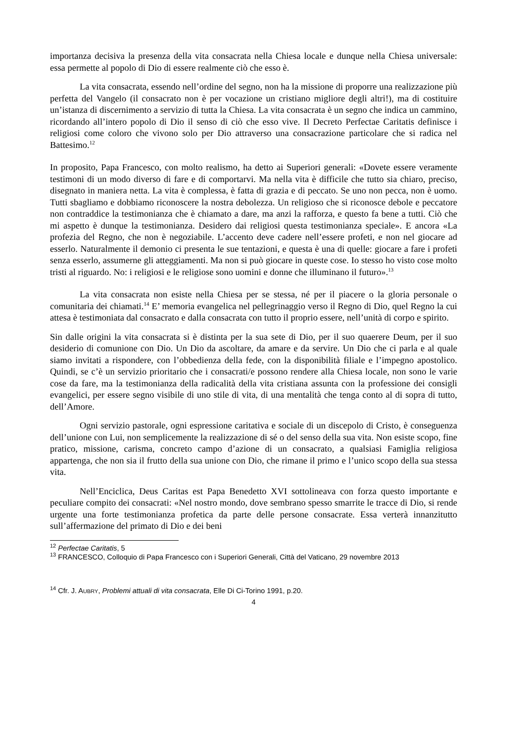importanza decisiva la presenza della vita consacrata nella Chiesa locale e dunque nella Chiesa universale: essa permette al popolo di Dio di essere realmente ciò che esso è.
La vita consacrata, essendo nell’ordine del segno, non ha la missione di proporre una realizzazione più perfetta del Vangelo (il consacrato non è per vocazione un cristiano migliore degli altri!), ma di costituire un’istanza di discernimento a servizio di tutta la Chiesa. La vita consacrata è un segno che indica un cammino, ricordando all’intero popolo di Dio il senso di ciò che esso vive. Il Decreto Perfectae Caritatis definisce i religiosi come coloro che vivono solo per Dio attraverso una consacrazione particolare che si radica nel Battesimo.<sup>12</sup>
In proposito, Papa Francesco, con molto realismo, ha detto ai Superiori generali: «Dovete essere veramente testimoni di un modo diverso di fare e di comportarvi. Ma nella vita è difficile che tutto sia chiaro, preciso, disegnato in maniera netta. La vita è complessa, è fatta di grazia e di peccato. Se uno non pecca, non è uomo. Tutti sbagliamo e dobbiamo riconoscere la nostra debolezza. Un religioso che si riconosce debole e peccatore non contraddice la testimonianza che è chiamato a dare, ma anzi la rafforza, e questo fa bene a tutti. Ciò che mi aspetto è dunque la testimonianza. Desidero dai religiosi questa testimonianza speciale». E ancora «La profezia del Regno, che non è negoziabile. L’accento deve cadere nell’essere profeti, e non nel giocare ad esserlo. Naturalmente il demonio ci presenta le sue tentazioni, e questa è una di quelle: giocare a fare i profeti senza esserlo, assumerne gli atteggiamenti. Ma non si può giocare in queste cose. Io stesso ho visto cose molto tristi al riguardo. No: i religiosi e le religiose sono uomini e donne che illuminano il futuro».<sup>13</sup>
La vita consacrata non esiste nella Chiesa per se stessa, né per il piacere o la gloria personale o comunitaria dei chiamati.<sup>14</sup> E’ memoria evangelica nel pellegrinaggio verso il Regno di Dio, quel Regno la cui attesa è testimoniata dal consacrato e dalla consacrata con tutto il proprio essere, nell’unità di corpo e spirito.
Sin dalle origini la vita consacrata si è distinta per la sua sete di Dio, per il suo quaerere Deum, per il suo desiderio di comunione con Dio. Un Dio da ascoltare, da amare e da servire. Un Dio che ci parla e al quale siamo invitati a rispondere, con l’obbedienza della fede, con la disponibilità filiale e l’impegno apostolico. Quindi, se c’è un servizio prioritario che i consacrati/e possono rendere alla Chiesa locale, non sono le varie cose da fare, ma la testimonianza della radicalità della vita cristiana assunta con la professione dei consigli evangelici, per essere segno visibile di uno stile di vita, di una mentalità che tenga conto al di sopra di tutto, dell’Amore.
Ogni servizio pastorale, ogni espressione caritativa e sociale di un discepolo di Cristo, è conseguenza dell’unione con Lui, non semplicemente la realizzazione di sé o del senso della sua vita. Non esiste scopo, fine pratico, missione, carisma, concreto campo d’azione di un consacrato, a qualsiasi Famiglia religiosa appartenga, che non sia il frutto della sua unione con Dio, che rimane il primo e l’unico scopo della sua stessa vita.
Nell’Enciclica, Deus Caritas est Papa Benedetto XVI sottolineava con forza questo importante e peculiare compito dei consacrati: «Nel nostro mondo, dove sembrano spesso smarrite le tracce di Dio, si rende urgente una forte testimonianza profetica da parte delle persone consacrate. Essa verterà innanzitutto sull’affermazione del primato di Dio e dei beni
<sup>12</sup> Perfectae Caritatis, 5
<sup>13</sup> FRANCESCO, Colloquio di Papa Francesco con i Superiori Generali, Città del Vaticano, 29 novembre 2013
<sup>14</sup> Cfr. J. AUBRY, Problemi attuali di vita consacrata, Elle Di Ci-Torino 1991, p.20.
4